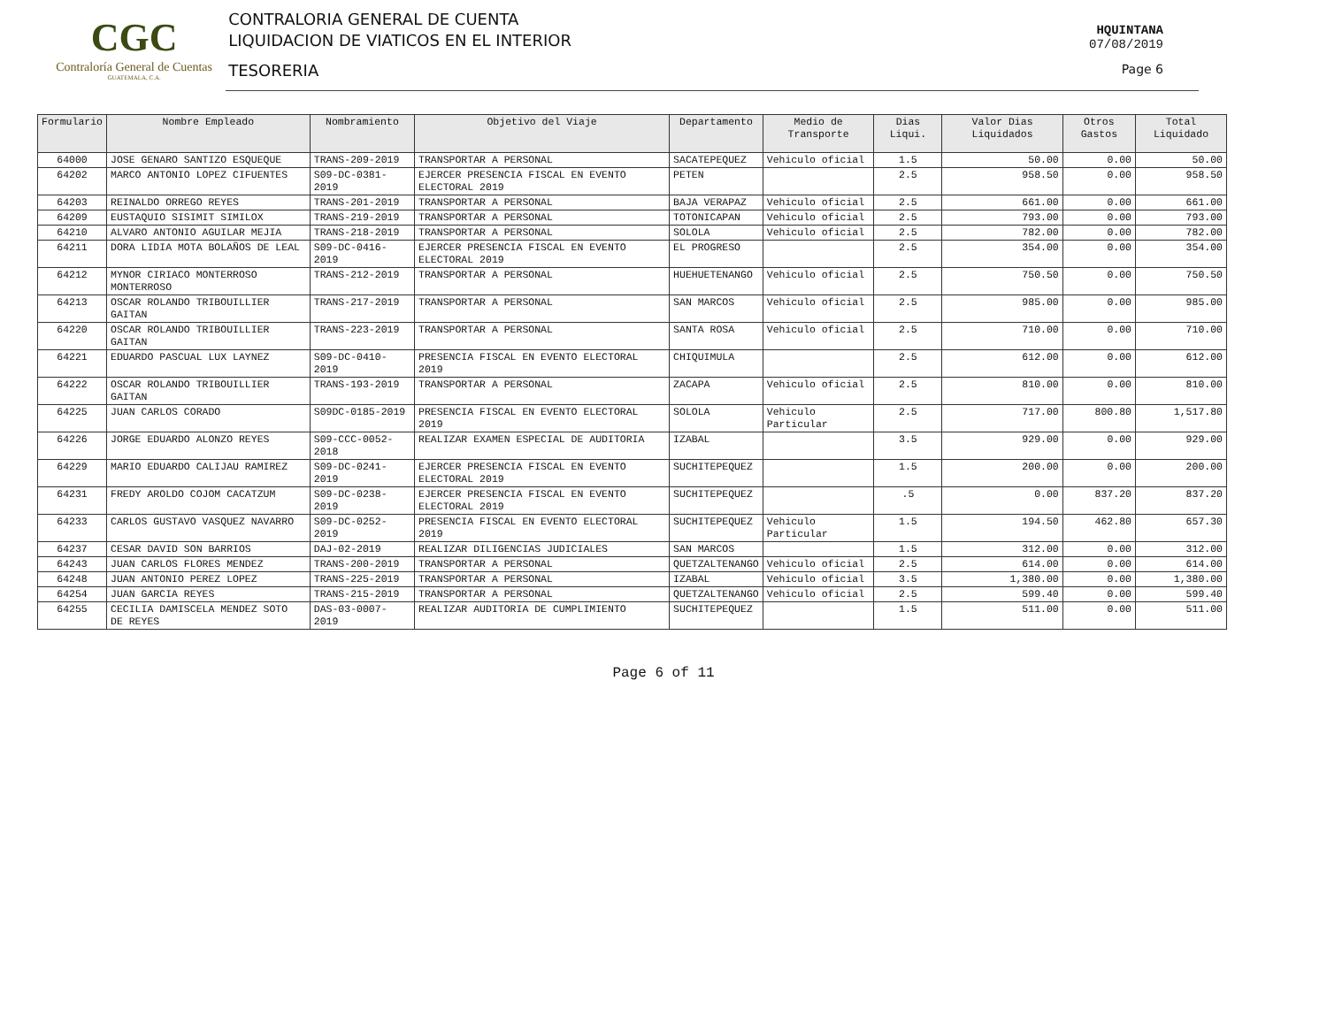CGC
Contraloría General de Cuentas
GUATEMALA, C.A.
CONTRALORIA GENERAL DE CUENTA
LIQUIDACION DE VIATICOS EN EL INTERIOR
TESORERIA
HQUINTANA
07/08/2019
Page 6
| Formulario | Nombre Empleado | Nombramiento | Objetivo del Viaje | Departamento | Medio de Transporte | Dias Liqui. | Valor Dias Liquidados | Otros Gastos | Total Liquidado |
| --- | --- | --- | --- | --- | --- | --- | --- | --- | --- |
| 64000 | JOSE GENARO SANTIZO ESQUEQUE | TRANS-209-2019 | TRANSPORTAR A PERSONAL | SACATEPEQUEZ | Vehiculo oficial | 1.5 | 50.00 | 0.00 | 50.00 |
| 64202 | MARCO ANTONIO LOPEZ CIFUENTES | S09-DC-0381-2019 | EJERCER PRESENCIA FISCAL EN EVENTO ELECTORAL 2019 | PETEN | | 2.5 | 958.50 | 0.00 | 958.50 |
| 64203 | REINALDO ORREGO REYES | TRANS-201-2019 | TRANSPORTAR A PERSONAL | BAJA VERAPAZ | Vehiculo oficial | 2.5 | 661.00 | 0.00 | 661.00 |
| 64209 | EUSTAQUIO SISIMIT SIMILOX | TRANS-219-2019 | TRANSPORTAR A PERSONAL | TOTONICAPAN | Vehiculo oficial | 2.5 | 793.00 | 0.00 | 793.00 |
| 64210 | ALVARO ANTONIO AGUILAR MEJIA | TRANS-218-2019 | TRANSPORTAR A PERSONAL | SOLOLA | Vehiculo oficial | 2.5 | 782.00 | 0.00 | 782.00 |
| 64211 | DORA LIDIA MOTA BOLAÑOS DE LEAL | S09-DC-0416-2019 | EJERCER PRESENCIA FISCAL EN EVENTO ELECTORAL 2019 | EL PROGRESO | | 2.5 | 354.00 | 0.00 | 354.00 |
| 64212 | MYNOR CIRIACO MONTERROSO MONTERROSO | TRANS-212-2019 | TRANSPORTAR A PERSONAL | HUEHUETENANGO | Vehiculo oficial | 2.5 | 750.50 | 0.00 | 750.50 |
| 64213 | OSCAR ROLANDO TRIBOUILLIER GAITAN | TRANS-217-2019 | TRANSPORTAR A PERSONAL | SAN MARCOS | Vehiculo oficial | 2.5 | 985.00 | 0.00 | 985.00 |
| 64220 | OSCAR ROLANDO TRIBOUILLIER GAITAN | TRANS-223-2019 | TRANSPORTAR A PERSONAL | SANTA ROSA | Vehiculo oficial | 2.5 | 710.00 | 0.00 | 710.00 |
| 64221 | EDUARDO PASCUAL LUX LAYNEZ | S09-DC-0410-2019 | PRESENCIA FISCAL EN EVENTO ELECTORAL 2019 | CHIQUIMULA | | 2.5 | 612.00 | 0.00 | 612.00 |
| 64222 | OSCAR ROLANDO TRIBOUILLIER GAITAN | TRANS-193-2019 | TRANSPORTAR A PERSONAL | ZACAPA | Vehiculo oficial | 2.5 | 810.00 | 0.00 | 810.00 |
| 64225 | JUAN CARLOS CORADO | S09DC-0185-2019 | PRESENCIA FISCAL EN EVENTO ELECTORAL 2019 | SOLOLA | Vehiculo Particular | 2.5 | 717.00 | 800.80 | 1,517.80 |
| 64226 | JORGE EDUARDO ALONZO REYES | S09-CCC-0052-2018 | REALIZAR EXAMEN ESPECIAL DE AUDITORIA | IZABAL | | 3.5 | 929.00 | 0.00 | 929.00 |
| 64229 | MARIO EDUARDO CALIJAU RAMIREZ | S09-DC-0241-2019 | EJERCER PRESENCIA FISCAL EN EVENTO ELECTORAL 2019 | SUCHITEPEQUEZ | | 1.5 | 200.00 | 0.00 | 200.00 |
| 64231 | FREDY AROLDO COJOM CACATZUM | S09-DC-0238-2019 | EJERCER PRESENCIA FISCAL EN EVENTO ELECTORAL 2019 | SUCHITEPEQUEZ | | .5 | 0.00 | 837.20 | 837.20 |
| 64233 | CARLOS GUSTAVO VASQUEZ NAVARRO | S09-DC-0252-2019 | PRESENCIA FISCAL EN EVENTO ELECTORAL 2019 | SUCHITEPEQUEZ | Vehiculo Particular | 1.5 | 194.50 | 462.80 | 657.30 |
| 64237 | CESAR DAVID SON BARRIOS | DAJ-02-2019 | REALIZAR DILIGENCIAS JUDICIALES | SAN MARCOS | | 1.5 | 312.00 | 0.00 | 312.00 |
| 64243 | JUAN CARLOS FLORES MENDEZ | TRANS-200-2019 | TRANSPORTAR A PERSONAL | QUETZALTENANGO | Vehiculo oficial | 2.5 | 614.00 | 0.00 | 614.00 |
| 64248 | JUAN ANTONIO PEREZ LOPEZ | TRANS-225-2019 | TRANSPORTAR A PERSONAL | IZABAL | Vehiculo oficial | 3.5 | 1,380.00 | 0.00 | 1,380.00 |
| 64254 | JUAN GARCIA REYES | TRANS-215-2019 | TRANSPORTAR A PERSONAL | QUETZALTENANGO | Vehiculo oficial | 2.5 | 599.40 | 0.00 | 599.40 |
| 64255 | CECILIA DAMISCELA MENDEZ SOTO DE REYES | DAS-03-0007-2019 | REALIZAR AUDITORIA DE CUMPLIMIENTO | SUCHITEPEQUEZ | | 1.5 | 511.00 | 0.00 | 511.00 |
Page 6 of 11